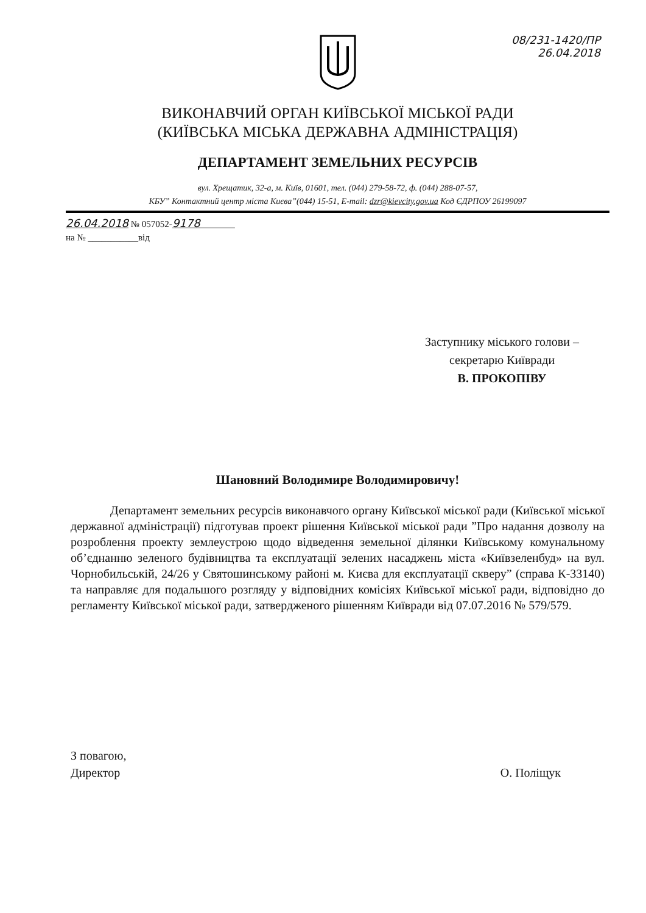08/231-1420/ПР
26.04.2018
ВИКОНАВЧИЙ ОРГАН КИЇВСЬКОЇ МІСЬКОЇ РАДИ
(КИЇВСЬКА МІСЬКА ДЕРЖАВНА АДМІНІСТРАЦІЯ)
ДЕПАРТАМЕНТ ЗЕМЕЛЬНИХ РЕСУРСІВ
вул. Хрещатик, 32-а, м. Київ, 01601, тел. (044) 279-58-72, ф. (044) 288-07-57,
КБУ” Контактний центр міста Києва”(044) 15-51, E-mail: dzr@kievcity.gov.ua Код ЄДРПОУ 26199097
26.04.2018 № 057052-9178
на № ___________від
Заступнику міського голови –
секретарю Київради
В. ПРОКОПІВУ
Шановний Володимире Володимировичу!
Департамент земельних ресурсів виконавчого органу Київської міської ради (Київської міської державної адміністрації) підготував проект рішення Київської міської ради ”Про надання дозволу на розроблення проекту землеустрою щодо відведення земельної ділянки Київському комунальному об’єднанню зеленого будівництва та експлуатації зелених насаджень міста «Київзеленбуд» на вул. Чорнобильській, 24/26 у Святошинському районі м. Києва для експлуатації скверу” (справа К-33140) та направляє для подальшого розгляду у відповідних комісіях Київської міської ради, відповідно до регламенту Київської міської ради, затвердженого рішенням Київради від 07.07.2016 № 579/579.
З повагою,
Директор
О. Поліщук